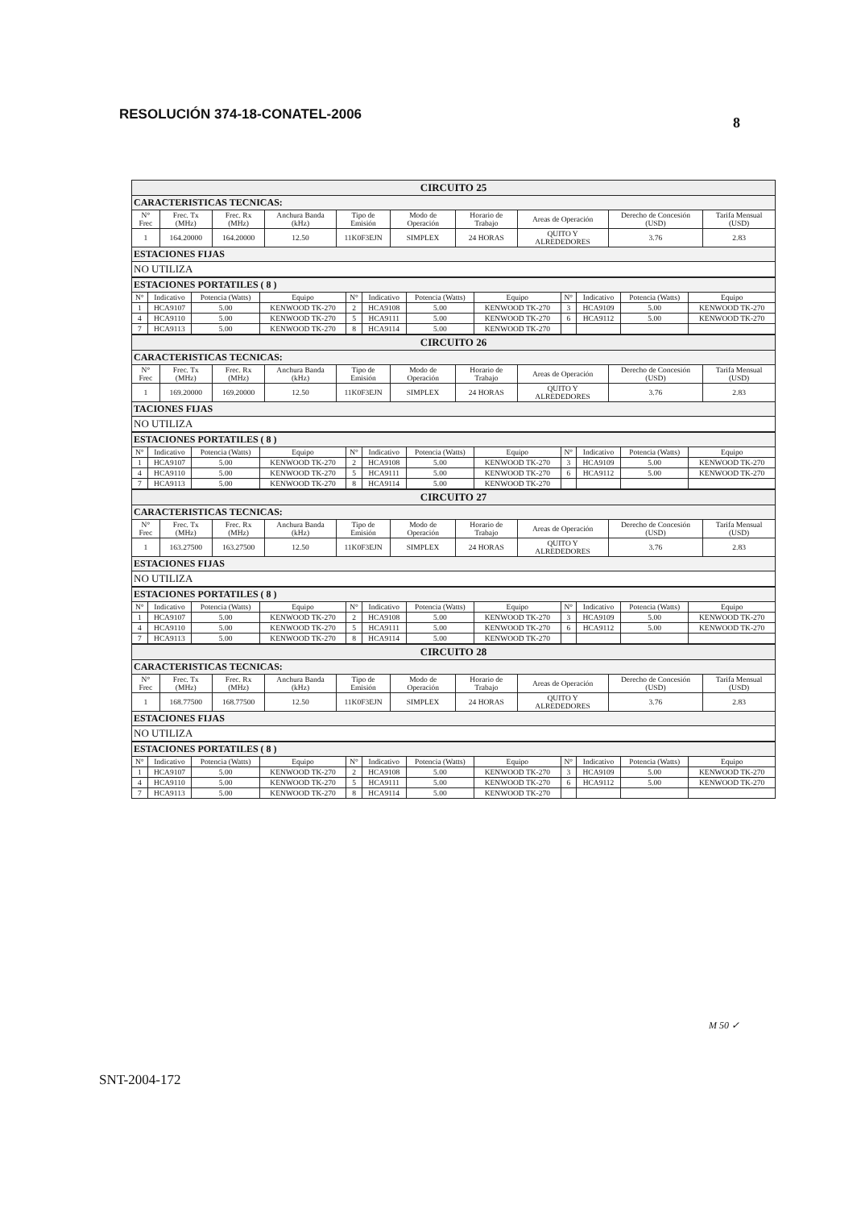RESOLUCIÓN 374-18-CONATEL-2006
8
| CIRCUITO 25 | | | | | | | | | |
| CARACTERISTICAS TECNICAS: | | | | | | | | | |
| N° Frec | Frec. Tx (MHz) | Frec. Rx (MHz) | Anchura Banda (kHz) | Tipo de Emisión | Modo de Operación | Horario de Trabajo | Areas de Operación | Derecho de Concesión (USD) | Tarifa Mensual (USD) |
| 1 | 164.20000 | 164.20000 | 12.50 | 11K0F3EJN | SIMPLEX | 24 HORAS | QUITO Y ALREDEDORES | 3.76 | 2.83 |
| ESTACIONES FIJAS | | | | | | | | | |
| NO UTILIZA | | | | | | | | | |
| ESTACIONES PORTATILES ( 8 ) | | | | | | | | | | | |
| N° | Indicativo | Potencia (Watts) | Equipo | N° | Indicativo | Potencia (Watts) | Equipo | N° | Indicativo | Potencia (Watts) | Equipo |
| 1 | HCA9107 | 5.00 | KENWOOD TK-270 | 2 | HCA9108 | 5.00 | KENWOOD TK-270 | 3 | HCA9109 | 5.00 | KENWOOD TK-270 |
| 4 | HCA9110 | 5.00 | KENWOOD TK-270 | 5 | HCA9111 | 5.00 | KENWOOD TK-270 | 6 | HCA9112 | 5.00 | KENWOOD TK-270 |
| 7 | HCA9113 | 5.00 | KENWOOD TK-270 | 8 | HCA9114 | 5.00 | KENWOOD TK-270 | | | | |
| CIRCUITO 26 | | | | | | | | | |
| CARACTERISTICAS TECNICAS: | | | | | | | | | |
| N° Frec | Frec. Tx (MHz) | Frec. Rx (MHz) | Anchura Banda (kHz) | Tipo de Emisión | Modo de Operación | Horario de Trabajo | Areas de Operación | Derecho de Concesión (USD) | Tarifa Mensual (USD) |
| 1 | 169.20000 | 169.20000 | 12.50 | 11K0F3EJN | SIMPLEX | 24 HORAS | QUITO Y ALREDEDORES | 3.76 | 2.83 |
| TACIONES FIJAS | | | | | | | | | |
| NO UTILIZA | | | | | | | | | |
| ESTACIONES PORTATILES ( 8 ) | | | | | | | | | | | |
| N° | Indicativo | Potencia (Watts) | Equipo | N° | Indicativo | Potencia (Watts) | Equipo | N° | Indicativo | Potencia (Watts) | Equipo |
| 1 | HCA9107 | 5.00 | KENWOOD TK-270 | 2 | HCA9108 | 5.00 | KENWOOD TK-270 | 3 | HCA9109 | 5.00 | KENWOOD TK-270 |
| 4 | HCA9110 | 5.00 | KENWOOD TK-270 | 5 | HCA9111 | 5.00 | KENWOOD TK-270 | 6 | HCA9112 | 5.00 | KENWOOD TK-270 |
| 7 | HCA9113 | 5.00 | KENWOOD TK-270 | 8 | HCA9114 | 5.00 | KENWOOD TK-270 | | | | |
| CIRCUITO 27 | | | | | | | | | |
| CARACTERISTICAS TECNICAS: | | | | | | | | | |
| N° Frec | Frec. Tx (MHz) | Frec. Rx (MHz) | Anchura Banda (kHz) | Tipo de Emisión | Modo de Operación | Horario de Trabajo | Areas de Operación | Derecho de Concesión (USD) | Tarifa Mensual (USD) |
| 1 | 163.27500 | 163.27500 | 12.50 | 11K0F3EJN | SIMPLEX | 24 HORAS | QUITO Y ALREDEDORES | 3.76 | 2.83 |
| ESTACIONES FIJAS | | | | | | | | | |
| NO UTILIZA | | | | | | | | | |
| ESTACIONES PORTATILES ( 8 ) | | | | | | | | | | | |
| N° | Indicativo | Potencia (Watts) | Equipo | N° | Indicativo | Potencia (Watts) | Equipo | N° | Indicativo | Potencia (Watts) | Equipo |
| 1 | HCA9107 | 5.00 | KENWOOD TK-270 | 2 | HCA9108 | 5.00 | KENWOOD TK-270 | 3 | HCA9109 | 5.00 | KENWOOD TK-270 |
| 4 | HCA9110 | 5.00 | KENWOOD TK-270 | 5 | HCA9111 | 5.00 | KENWOOD TK-270 | 6 | HCA9112 | 5.00 | KENWOOD TK-270 |
| 7 | HCA9113 | 5.00 | KENWOOD TK-270 | 8 | HCA9114 | 5.00 | KENWOOD TK-270 | | | | |
| CIRCUITO 28 | | | | | | | | | |
| CARACTERISTICAS TECNICAS: | | | | | | | | | |
| N° Frec | Frec. Tx (MHz) | Frec. Rx (MHz) | Anchura Banda (kHz) | Tipo de Emisión | Modo de Operación | Horario de Trabajo | Areas de Operación | Derecho de Concesión (USD) | Tarifa Mensual (USD) |
| 1 | 168.77500 | 168.77500 | 12.50 | 11K0F3EJN | SIMPLEX | 24 HORAS | QUITO Y ALREDEDORES | 3.76 | 2.83 |
| ESTACIONES FIJAS | | | | | | | | | |
| NO UTILIZA | | | | | | | | | |
| ESTACIONES PORTATILES ( 8 ) | | | | | | | | | | | |
| N° | Indicativo | Potencia (Watts) | Equipo | N° | Indicativo | Potencia (Watts) | Equipo | N° | Indicativo | Potencia (Watts) | Equipo |
| 1 | HCA9107 | 5.00 | KENWOOD TK-270 | 2 | HCA9108 | 5.00 | KENWOOD TK-270 | 3 | HCA9109 | 5.00 | KENWOOD TK-270 |
| 4 | HCA9110 | 5.00 | KENWOOD TK-270 | 5 | HCA9111 | 5.00 | KENWOOD TK-270 | 6 | HCA9112 | 5.00 | KENWOOD TK-270 |
| 7 | HCA9113 | 5.00 | KENWOOD TK-270 | 8 | HCA9114 | 5.00 | KENWOOD TK-270 | | | | |
M 50 ✓
SNT-2004-172